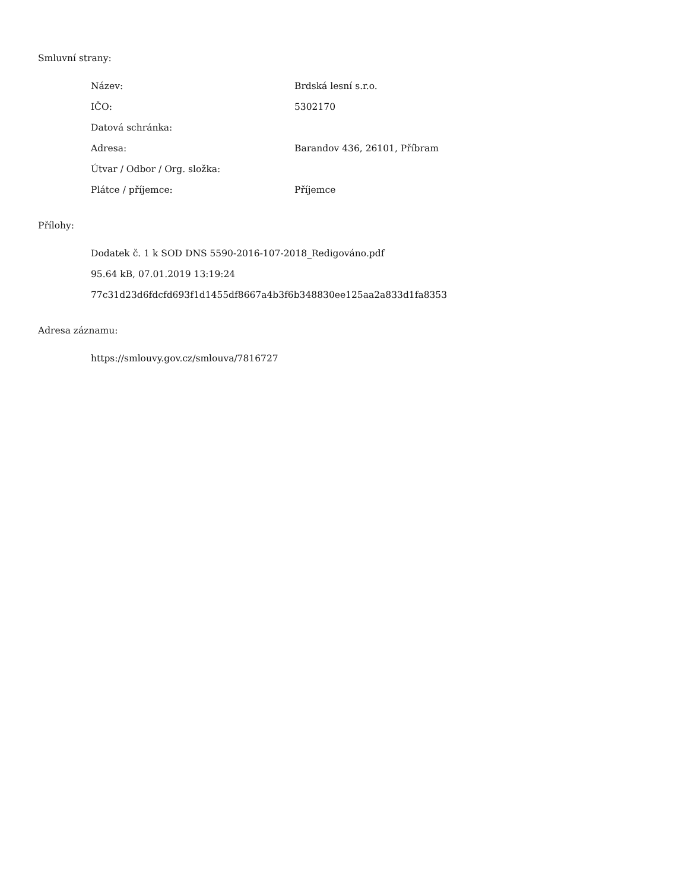Smluvní strany:
| Název: | Brdská lesní s.r.o. |
| IČO: | 5302170 |
| Datová schránka: | |
| Adresa: | Barandov 436, 26101, Příbram |
| Útvar / Odbor / Org. složka: | |
| Plátce / příjemce: | Příjemce |
Přílohy:
Dodatek č. 1 k SOD DNS 5590-2016-107-2018_Redigováno.pdf
95.64 kB, 07.01.2019 13:19:24
77c31d23d6fdcfd693f1d1455df8667a4b3f6b348830ee125aa2a833d1fa8353
Adresa záznamu:
https://smlouvy.gov.cz/smlouva/7816727